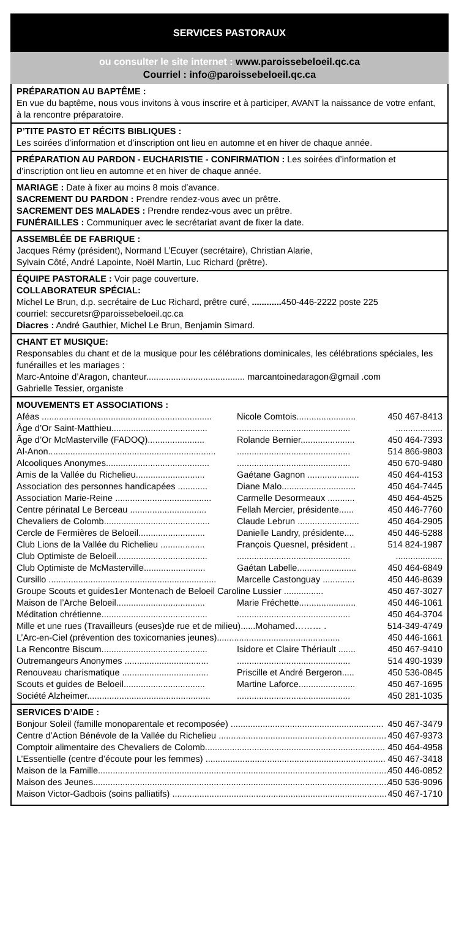SERVICES PASTORAUX
ou consulter le site internet : www.paroissebeloeil.qc.ca
Courriel : info@paroissebeloeil.qc.ca
PRÉPARATION AU BAPTÊME :
En vue du baptême, nous vous invitons à vous inscrire et à participer, AVANT la naissance de votre enfant, à la rencontre préparatoire.
P’TITE PASTO ET RÉCITS BIBLIQUES :
Les soirées d’information et d’inscription ont lieu en automne et en hiver de chaque année.
PRÉPARATION AU PARDON - EUCHARISTIE - CONFIRMATION : Les soirées d’information et d’inscription ont lieu en automne et en hiver de chaque année.
MARIAGE : Date à fixer au moins 8 mois d’avance.
SACREMENT DU PARDON : Prendre rendez-vous avec un prêtre.
SACREMENT DES MALADES : Prendre rendez-vous avec un prêtre.
FUNÉRAILLES : Communiquer avec le secrétariat avant de fixer la date.
ASSEMBLÉE DE FABRIQUE :
Jacques Rémy (président), Normand L’Ecuyer (secrétaire), Christian Alarie,
Sylvain Côté, André Lapointe, Noël Martin, Luc Richard (prêtre).
ÉQUIPE PASTORALE : Voir page couverture.
COLLABORATEUR SPÉCIAL:
Michel Le Brun, d.p. secrétaire de Luc Richard, prêtre curé, ............ 450-446-2222 poste 225
courriel: seccuretsr@paroissebeloeil.qc.ca
Diacres : André Gauthier, Michel Le Brun, Benjamin Simard.
CHANT ET MUSIQUE:
Responsables du chant et de la musique pour les célébrations dominicales, les célébrations spéciales, les funérailles et les mariages :
Marc-Antoine d’Aragon, chanteur........................................ marcantoinedaragon@gmail .com
Gabrielle Tessier, organiste
MOUVEMENTS ET ASSOCIATIONS :
Aféas ..................................................................... Nicole Comtois........................ 450 467-8413
Âge d’Or Saint-Matthieu........................................................................................................
Âge d’Or McMasterville (FADOQ)....................... Rolande Bernier...................... 450 464-7393
Al-Anon.................................................................................................................. 514 866-9803
Alcooliques Anonymes........................................................................................ 450 670-9480
Amis de la Vallée du Richelieu............................ Gaétane Gagnon ..................... 450 464-4153
Association des personnes handicapées ............ Diane Malo.............................. 450 464-7445
Association Marie-Reine ....................................... Carmelle Desormeaux ........... 450 464-4525
Centre périnatal Le Berceau ............................... Fellah Mercier, présidente...... 450 446-7760
Chevaliers de Colomb........................................... Claude Lebrun ......................... 450 464-2905
Cercle de Fermières de Beloeil........................... Danielle Landry, présidente.... 450 446-5288
Club Lions de la Vallée du Richelieu .................. François Quesnel, président .. 514 824-1987
Club Optimiste de Beloeil......................................................................................................
Club Optimiste de McMasterville......................... Gaétan Labelle........................ 450 464-6849
Cursillo .................................................................... Marcelle Castonguay ............. 450 446-8639
Groupe Scouts et guides1er Montenach de Beloeil Caroline Lussier ................ 450 467-3027
Maison de l’Arche Beloeil.................................... Marie Fréchette....................... 450 446-1061
Méditation chrétienne......................................................................................... 450 464-3704
Mille et une rues (Travailleurs (euses)de rue et de milieu)......Mohamed……… . 514-349-4749
L’Arc-en-Ciel (prévention des toxicomanies jeunes).................................................. 450 446-1661
La Rencontre Biscum........................................... Isidore et Claire Thériault ....... 450 467-9410
Outremangeurs Anonymes ................................................................................ 514 490-1939
Renouveau charismatique ................................... Priscille et André Bergeron..... 450 536-0845
Scouts et guides de Beloeil................................. Martine Laforce....................... 450 467-1695
Société Alzheimer................................................................................................ 450 281-1035
SERVICES D’AIDE :
Bonjour Soleil (famille monoparentale et recomposée) .............................................................. 450 467-3479
Centre d’Action Bénévole de la Vallée du Richelieu .................................................................... 450 467-9373
Comptoir alimentaire des Chevaliers de Colomb......................................................................... 450 464-4958
L’Essentielle (centre d’écoute pour les femmes) ......................................................................... 450 467-3418
Maison de la Famille....................................................................................................................... 450 446-0852
Maison des Jeunes......................................................................................................................... 450 536-9096
Maison Victor-Gadbois (soins palliatifs) ....................................................................................... 450 467-1710